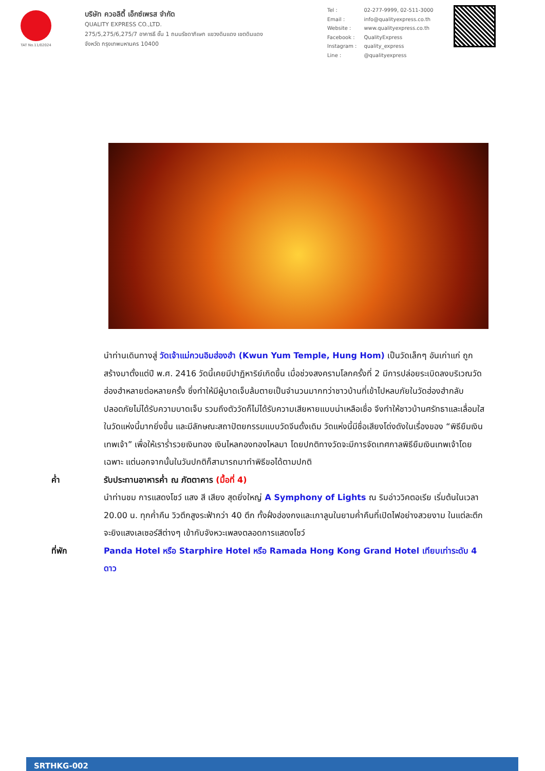TAT No.11/02024
บริษัท ควอลิตี้ เอ็กซ์เพรส จำกัด
QUALITY EXPRESS CO.,LTD.
275/5,275/6,275/7 อาคารธี ชั้น 1 ถนนรัชดาภิเษก แขวงดินแดง เขตดินแดง
จังหวัด กรุงเทพมหานคร 10400
| Tel : | 02-277-9999, 02-511-3000 |
| Email : | info@qualityexpress.co.th |
| Website : | www.qualityexpress.co.th |
| Facebook : | QualityExpress |
| Instagram : | quality_express |
| Line : | @qualityexpress |
นำท่านเดินทางสู่ วัดเจ้าแม่กวนอิมฮ่องฮำ (Kwun Yum Temple, Hung Hom) เป็นวัดเล็กๆ อันเก่าแก่ ถูกสร้างมาตั้งแต่ปี พ.ศ. 2416 วัดนี้เคยมีปาฏิหาริย์เกิดขึ้น เมื่อช่วงสงครามโลกครั้งที่ 2 มีการปล่อยระเบิดลงบริเวณวัดฮ่องฮำหลายต่อหลายครั้ง ซึ่งทำให้มีผู้บาดเจ็บล้มตายเป็นจำนวนมากทว่าชาวบ้านที่เข้าไปหลบภัยในวัดฮ่องฮำกลับปลอดภัยไม่ได้รับความบาดเจ็บ รวมถึงตัววัดก็ไม่ได้รับความเสียหายแบบน่าเหลือเชื่อ จึงทำให้ชาวบ้านศรัทธาและเลื่อมใสในวัดแห่งนี้มากยิ่งขึ้น และมีลักษณะสถาปัตยกรรมแบบวัดจีนดั้งเดิม วัดแห่งนี้มีชื่อเสียงโด่งดังในเรื่องของ “พิธียืมเงินเทพเจ้า” เพื่อให้เราร่ำรวยเงินทอง เงินไหลกองทองไหลมา โดยปกติทางวัดจะมีการจัดเทศกาลพิธียืมเงินเทพเจ้าโดยเฉพาะ แต่นอกจากนั้นในวันปกติก็สามารถมาทำพิธีขอได้ตามปกติ
ค่ำ รับประทานอาหารค่ำ ณ ภัตตาคาร (มื้อที่ 4)
นำท่านชม การแสดงโชว์ แสง สี เสียง สุดยิ่งใหญ่ A Symphony of Lights ณ ริมอ่าววิคตอเรีย เริ่มต้นในเวลา 20.00 น. ทุกค่ำคืน วิวตึกสูงระฟ้ากว่า 40 ตึก ทั้งฝั่งฮ่องกงและเกาลูนในยามค่ำคืนที่เปิดไฟอย่างสวยงาม ในแต่ละตึกจะยิงแสงเลเซอร์สีต่างๆ เข้ากับจังหวะเพลงตลอดการแสดงโชว์
ที่พัก Panda Hotel หรือ Starphire Hotel หรือ Ramada Hong Kong Grand Hotel เทียบเท่าระดับ 4 ดาว
SRTHKG-002